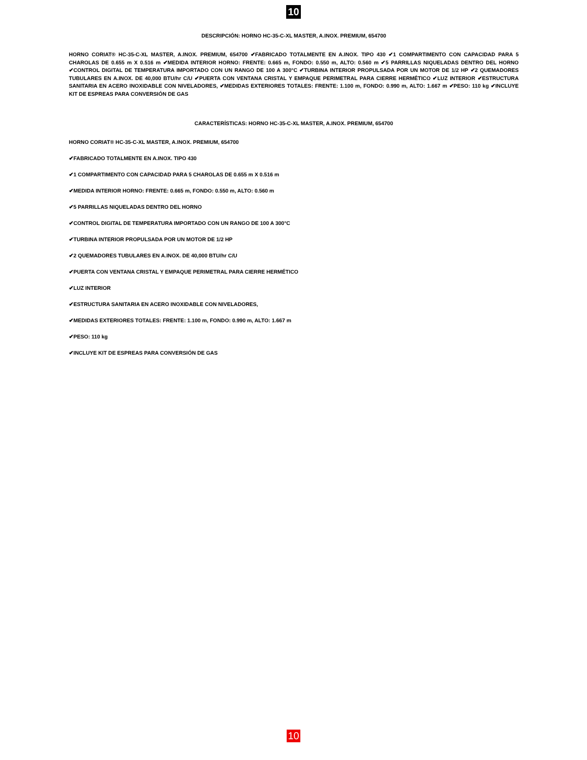10
DESCRIPCIÓN: HORNO HC-35-C-XL MASTER, A.INOX. PREMIUM, 654700
HORNO CORIAT® HC-35-C-XL MASTER, A.INOX. PREMIUM, 654700 ✔FABRICADO TOTALMENTE EN A.INOX. TIPO 430 ✔1 COMPARTIMENTO CON CAPACIDAD PARA 5 CHAROLAS DE 0.655 m X 0.516 m ✔MEDIDA INTERIOR HORNO: FRENTE: 0.665 m, FONDO: 0.550 m, ALTO: 0.560 m ✔5 PARRILLAS NIQUELADAS DENTRO DEL HORNO ✔CONTROL DIGITAL DE TEMPERATURA IMPORTADO CON UN RANGO DE 100 A 300°C ✔TURBINA INTERIOR PROPULSADA POR UN MOTOR DE 1/2 HP ✔2 QUEMADORES TUBULARES EN A.INOX. DE 40,000 BTU/hr C/U ✔PUERTA CON VENTANA CRISTAL Y EMPAQUE PERIMETRAL PARA CIERRE HERMÉTICO ✔LUZ INTERIOR ✔ESTRUCTURA SANITARIA EN ACERO INOXIDABLE CON NIVELADORES, ✔MEDIDAS EXTERIORES TOTALES: FRENTE: 1.100 m, FONDO: 0.990 m, ALTO: 1.667 m ✔PESO: 110 kg ✔INCLUYE KIT DE ESPREAS PARA CONVERSIÓN DE GAS
CARACTERÍSTICAS: HORNO HC-35-C-XL MASTER, A.INOX. PREMIUM, 654700
HORNO CORIAT® HC-35-C-XL MASTER, A.INOX. PREMIUM, 654700
✔FABRICADO TOTALMENTE EN A.INOX. TIPO 430
✔1 COMPARTIMENTO CON CAPACIDAD PARA 5 CHAROLAS DE 0.655 m X 0.516 m
✔MEDIDA INTERIOR HORNO: FRENTE: 0.665 m, FONDO: 0.550 m, ALTO: 0.560 m
✔5 PARRILLAS NIQUELADAS DENTRO DEL HORNO
✔CONTROL DIGITAL DE TEMPERATURA IMPORTADO CON UN RANGO DE 100 A 300°C
✔TURBINA INTERIOR PROPULSADA POR UN MOTOR DE 1/2 HP
✔2 QUEMADORES TUBULARES EN A.INOX. DE 40,000 BTU/hr C/U
✔PUERTA CON VENTANA CRISTAL Y EMPAQUE PERIMETRAL PARA CIERRE HERMÉTICO
✔LUZ INTERIOR
✔ESTRUCTURA SANITARIA EN ACERO INOXIDABLE CON NIVELADORES,
✔MEDIDAS EXTERIORES TOTALES: FRENTE: 1.100 m, FONDO: 0.990 m, ALTO: 1.667 m
✔PESO: 110 kg
✔INCLUYE KIT DE ESPREAS PARA CONVERSIÓN DE GAS
10